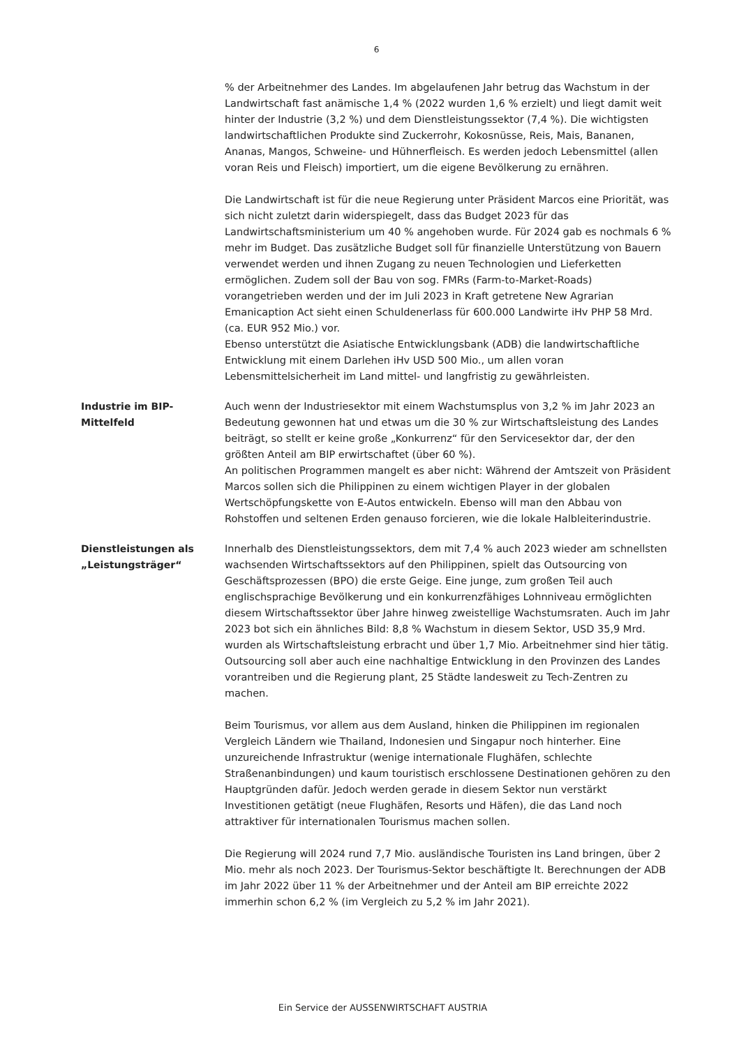6
% der Arbeitnehmer des Landes. Im abgelaufenen Jahr betrug das Wachstum in der Landwirtschaft fast anämische 1,4 % (2022 wurden 1,6 % erzielt) und liegt damit weit hinter der Industrie (3,2 %) und dem Dienstleistungssektor (7,4 %). Die wichtigsten landwirtschaftlichen Produkte sind Zuckerrohr, Kokosnüsse, Reis, Mais, Bananen, Ananas, Mangos, Schweine- und Hühnerfleisch. Es werden jedoch Lebensmittel (allen voran Reis und Fleisch) importiert, um die eigene Bevölkerung zu ernähren.
Die Landwirtschaft ist für die neue Regierung unter Präsident Marcos eine Priorität, was sich nicht zuletzt darin widerspiegelt, dass das Budget 2023 für das Landwirtschaftsministerium um 40 % angehoben wurde. Für 2024 gab es nochmals 6 % mehr im Budget. Das zusätzliche Budget soll für finanzielle Unterstützung von Bauern verwendet werden und ihnen Zugang zu neuen Technologien und Lieferketten ermöglichen. Zudem soll der Bau von sog. FMRs (Farm-to-Market-Roads) vorangetrieben werden und der im Juli 2023 in Kraft getretene New Agrarian Emanicaption Act sieht einen Schuldenerlass für 600.000 Landwirte iHv PHP 58 Mrd. (ca. EUR 952 Mio.) vor.
Ebenso unterstützt die Asiatische Entwicklungsbank (ADB) die landwirtschaftliche Entwicklung mit einem Darlehen iHv USD 500 Mio., um allen voran Lebensmittelsicherheit im Land mittel- und langfristig zu gewährleisten.
Industrie im BIP-Mittelfeld
Auch wenn der Industriesektor mit einem Wachstumsplus von 3,2 % im Jahr 2023 an Bedeutung gewonnen hat und etwas um die 30 % zur Wirtschaftsleistung des Landes beiträgt, so stellt er keine große „Konkurrenz“ für den Servicesektor dar, der den größten Anteil am BIP erwirtschaftet (über 60 %).
An politischen Programmen mangelt es aber nicht: Während der Amtszeit von Präsident Marcos sollen sich die Philippinen zu einem wichtigen Player in der globalen Wertschöpfungskette von E-Autos entwickeln. Ebenso will man den Abbau von Rohstoffen und seltenen Erden genauso forcieren, wie die lokale Halbleiterindustrie.
Dienstleistungen als „Leistungsträger“
Innerhalb des Dienstleistungssektors, dem mit 7,4 % auch 2023 wieder am schnellsten wachsenden Wirtschaftssektors auf den Philippinen, spielt das Outsourcing von Geschäftsprozessen (BPO) die erste Geige. Eine junge, zum großen Teil auch englischsprachige Bevölkerung und ein konkurrenzfähiges Lohnniveau ermöglichten diesem Wirtschaftssektor über Jahre hinweg zweistellige Wachstumsraten. Auch im Jahr 2023 bot sich ein ähnliches Bild: 8,8 % Wachstum in diesem Sektor, USD 35,9 Mrd. wurden als Wirtschaftsleistung erbracht und über 1,7 Mio. Arbeitnehmer sind hier tätig. Outsourcing soll aber auch eine nachhaltige Entwicklung in den Provinzen des Landes vorantreiben und die Regierung plant, 25 Städte landesweit zu Tech-Zentren zu machen.
Beim Tourismus, vor allem aus dem Ausland, hinken die Philippinen im regionalen Vergleich Ländern wie Thailand, Indonesien und Singapur noch hinterher. Eine unzureichende Infrastruktur (wenige internationale Flughäfen, schlechte Straßenanbindungen) und kaum touristisch erschlossene Destinationen gehören zu den Hauptgründen dafür. Jedoch werden gerade in diesem Sektor nun verstärkt Investitionen getätigt (neue Flughäfen, Resorts und Häfen), die das Land noch attraktiver für internationalen Tourismus machen sollen.
Die Regierung will 2024 rund 7,7 Mio. ausländische Touristen ins Land bringen, über 2 Mio. mehr als noch 2023. Der Tourismus-Sektor beschäftigte lt. Berechnungen der ADB im Jahr 2022 über 11 % der Arbeitnehmer und der Anteil am BIP erreichte 2022 immerhin schon 6,2 % (im Vergleich zu 5,2 % im Jahr 2021).
Ein Service der AUSSENWIRTSCHAFT AUSTRIA